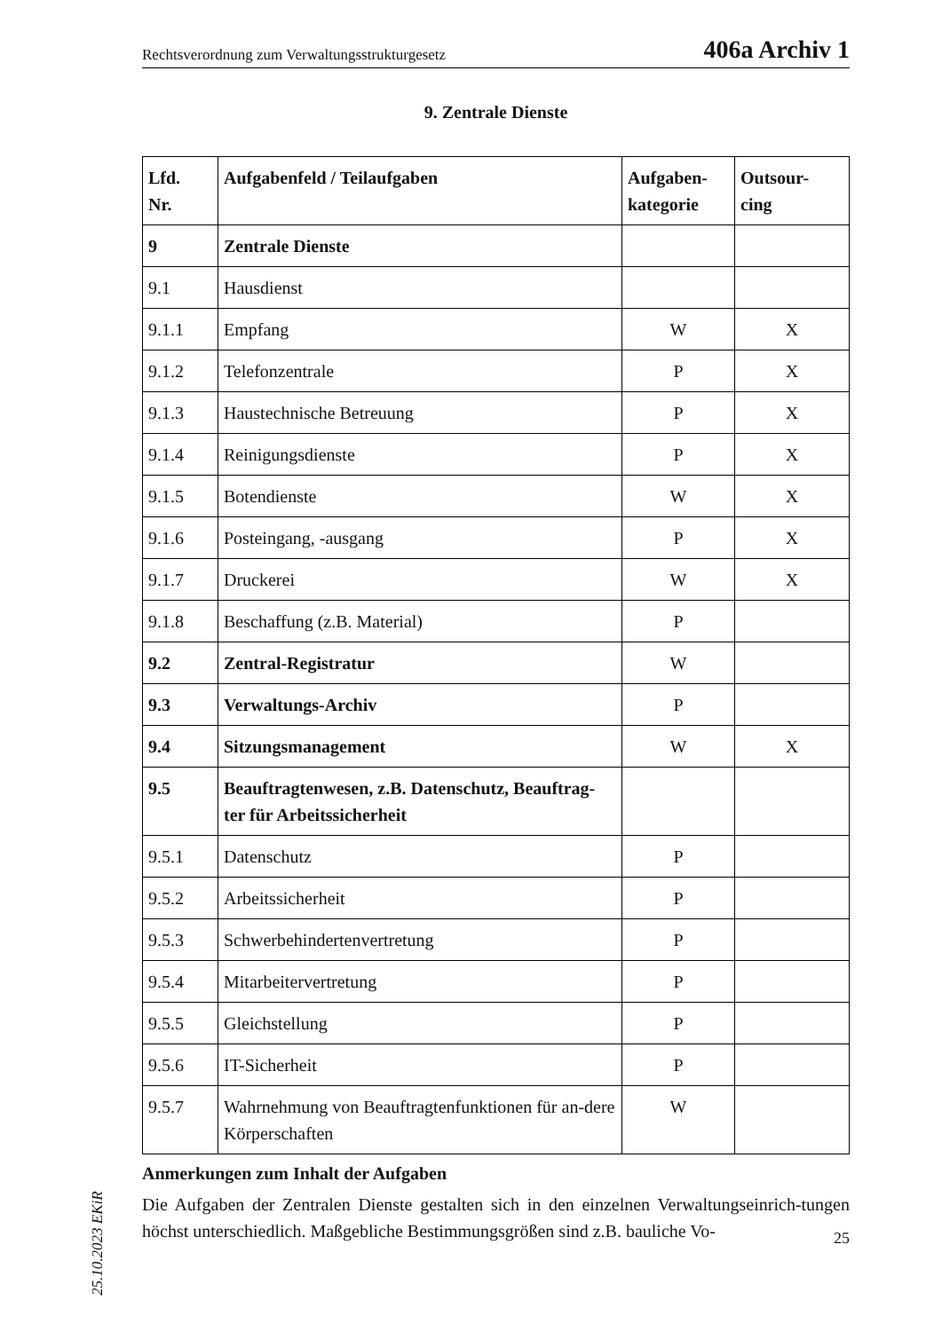Rechtsverordnung zum Verwaltungsstrukturgesetz 406a Archiv 1
9. Zentrale Dienste
| Lfd. Nr. | Aufgabenfeld / Teilaufgaben | Aufgaben- kategorie | Outsour- cing |
| --- | --- | --- | --- |
| 9 | Zentrale Dienste | | |
| 9.1 | Hausdienst | | |
| 9.1.1 | Empfang | W | X |
| 9.1.2 | Telefonzentrale | P | X |
| 9.1.3 | Haustechnische Betreuung | P | X |
| 9.1.4 | Reinigungsdienste | P | X |
| 9.1.5 | Botendienste | W | X |
| 9.1.6 | Posteingang, -ausgang | P | X |
| 9.1.7 | Druckerei | W | X |
| 9.1.8 | Beschaffung (z.B. Material) | P | |
| 9.2 | Zentral-Registratur | W | |
| 9.3 | Verwaltungs-Archiv | P | |
| 9.4 | Sitzungsmanagement | W | X |
| 9.5 | Beauftragtenwesen, z.B. Datenschutz, Beauftrag-ter für Arbeitssicherheit | | |
| 9.5.1 | Datenschutz | P | |
| 9.5.2 | Arbeitssicherheit | P | |
| 9.5.3 | Schwerbehindertenvertretung | P | |
| 9.5.4 | Mitarbeitervertretung | P | |
| 9.5.5 | Gleichstellung | P | |
| 9.5.6 | IT-Sicherheit | P | |
| 9.5.7 | Wahrnehmung von Beauftragtenfunktionen für an-dere Körperschaften | W | |
Anmerkungen zum Inhalt der Aufgaben
Die Aufgaben der Zentralen Dienste gestalten sich in den einzelnen Verwaltungseinrich-tungen höchst unterschiedlich. Maßgebliche Bestimmungsgrößen sind z.B. bauliche Vo-
25.10.2023 EKiR
25